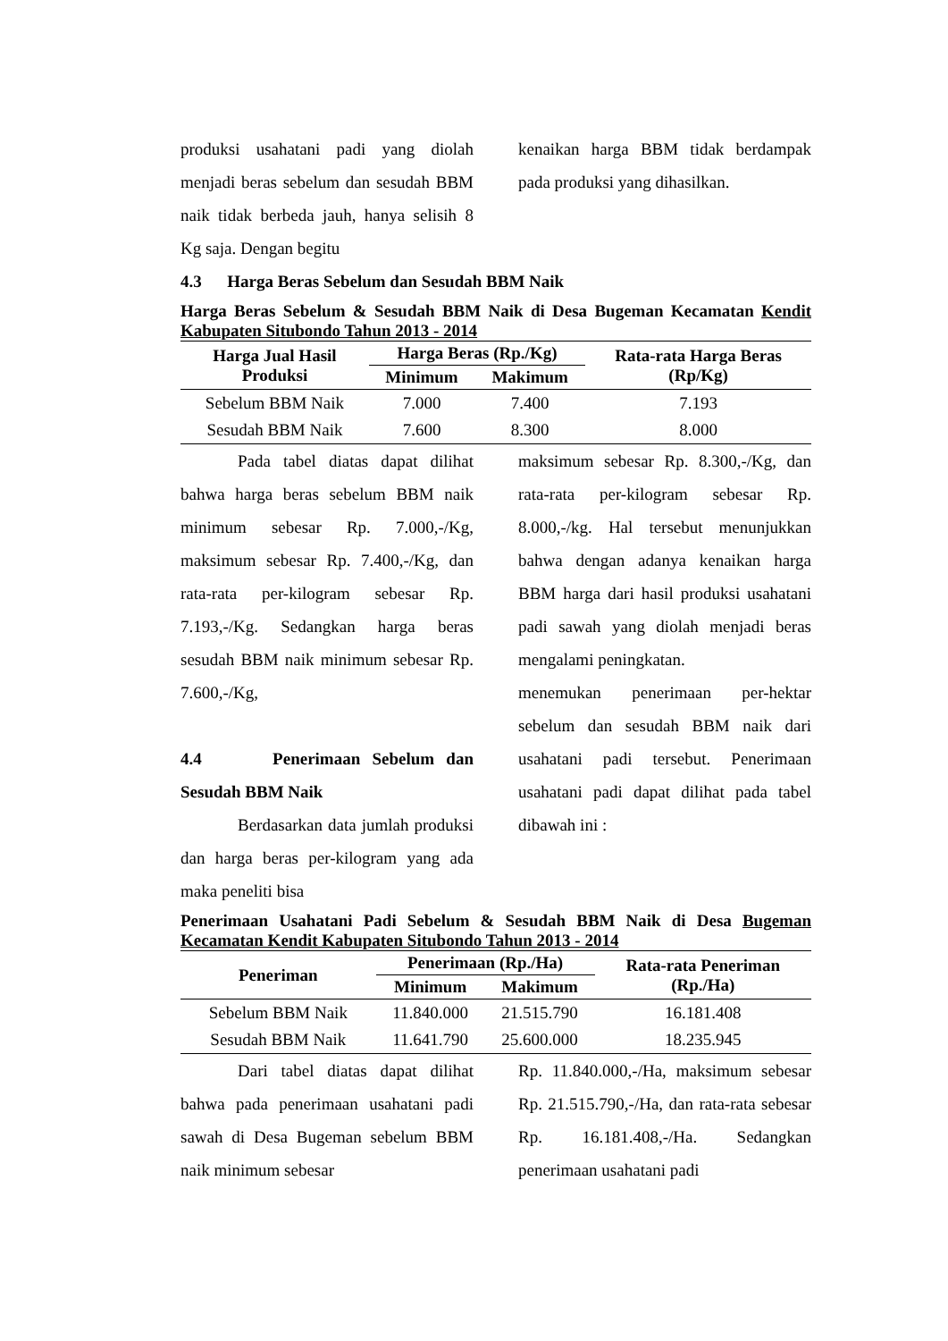produksi usahatani padi yang diolah menjadi beras sebelum dan sesudah BBM naik tidak berbeda jauh, hanya selisih 8 Kg saja. Dengan begitu
kenaikan harga BBM tidak berdampak pada produksi yang dihasilkan.
4.3 Harga Beras Sebelum dan Sesudah BBM Naik
Harga Beras Sebelum & Sesudah BBM Naik di Desa Bugeman Kecamatan Kendit Kabupaten Situbondo Tahun 2013 - 2014
| Harga Jual Hasil Produksi | Harga Beras (Rp./Kg) | | Rata-rata Harga Beras (Rp/Kg) |
| --- | --- | --- | --- |
| | Minimum | Makimum | |
| Sebelum BBM Naik | 7.000 | 7.400 | 7.193 |
| Sesudah BBM Naik | 7.600 | 8.300 | 8.000 |
Pada tabel diatas dapat dilihat bahwa harga beras sebelum BBM naik minimum sebesar Rp. 7.000,-/Kg, maksimum sebesar Rp. 7.400,-/Kg, dan rata-rata per-kilogram sebesar Rp. 7.193,-/Kg. Sedangkan harga beras sesudah BBM naik minimum sebesar Rp. 7.600,-/Kg,
4.4 Penerimaan Sebelum dan Sesudah BBM Naik
Berdasarkan data jumlah produksi dan harga beras per-kilogram yang ada maka peneliti bisa
maksimum sebesar Rp. 8.300,-/Kg, dan rata-rata per-kilogram sebesar Rp. 8.000,-/kg. Hal tersebut menunjukkan bahwa dengan adanya kenaikan harga BBM harga dari hasil produksi usahatani padi sawah yang diolah menjadi beras mengalami peningkatan.
menemukan penerimaan per-hektar sebelum dan sesudah BBM naik dari usahatani padi tersebut. Penerimaan usahatani padi dapat dilihat pada tabel dibawah ini :
Penerimaan Usahatani Padi Sebelum & Sesudah BBM Naik di Desa Bugeman Kecamatan Kendit Kabupaten Situbondo Tahun 2013 - 2014
| Peneriman | Penerimaan (Rp./Ha) | | Rata-rata Peneriman (Rp./Ha) |
| --- | --- | --- | --- |
| | Minimum | Makimum | |
| Sebelum BBM Naik | 11.840.000 | 21.515.790 | 16.181.408 |
| Sesudah BBM Naik | 11.641.790 | 25.600.000 | 18.235.945 |
Dari tabel diatas dapat dilihat bahwa pada penerimaan usahatani padi sawah di Desa Bugeman sebelum BBM naik minimum sebesar
Rp. 11.840.000,-/Ha, maksimum sebesar Rp. 21.515.790,-/Ha, dan rata-rata sebesar Rp. 16.181.408,-/Ha. Sedangkan penerimaan usahatani padi